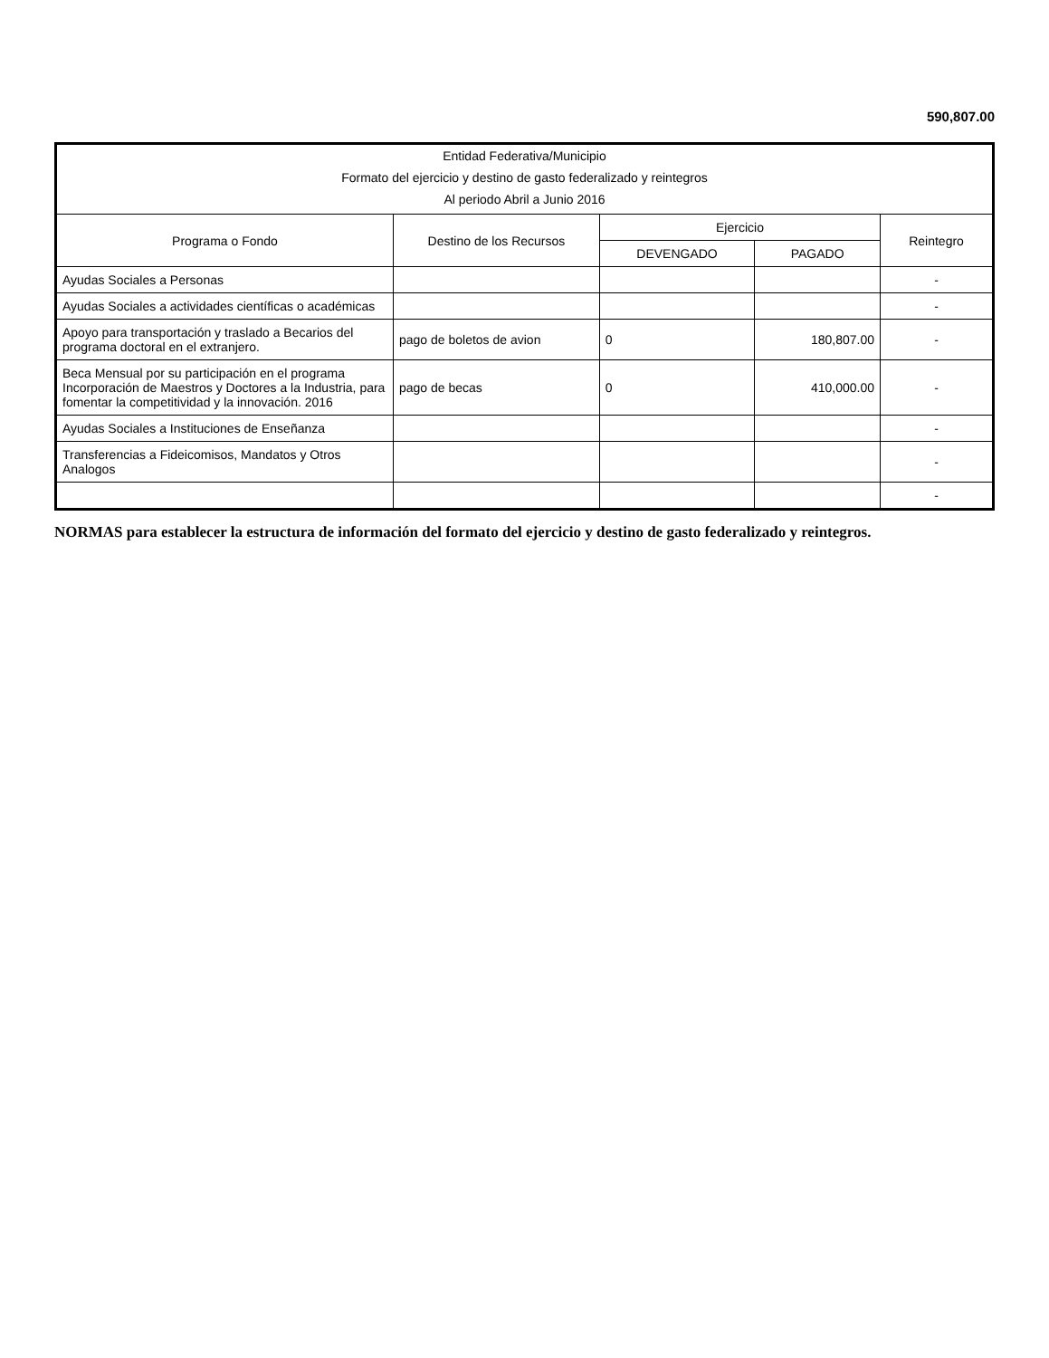590,807.00
| Entidad Federativa/Municipio | | | | |
| Formato del ejercicio y destino de gasto federalizado y reintegros | | | | |
| Al periodo Abril a Junio 2016 | | | | |
| Programa o Fondo | Destino de los Recursos | Ejercicio | | Reintegro |
| | | DEVENGADO | PAGADO | |
| Ayudas Sociales a Personas | | | | - |
| Ayudas Sociales a actividades científicas o académicas | | | | - |
| Apoyo para transportación y traslado a Becarios del programa doctoral en el extranjero. | pago de boletos de avion | 0 | 180,807.00 | - |
| Beca Mensual por su participación en el programa Incorporación de Maestros y Doctores a la Industria, para fomentar la competitividad y la innovación. 2016 | pago de becas | 0 | 410,000.00 | - |
| Ayudas Sociales a Instituciones de Enseñanza | | | | - |
| Transferencias a Fideicomisos, Mandatos y Otros Analogos | | | | - |
| | | | | - |
NORMAS para establecer la estructura de información del formato del ejercicio y destino de gasto federalizado y reintegros.